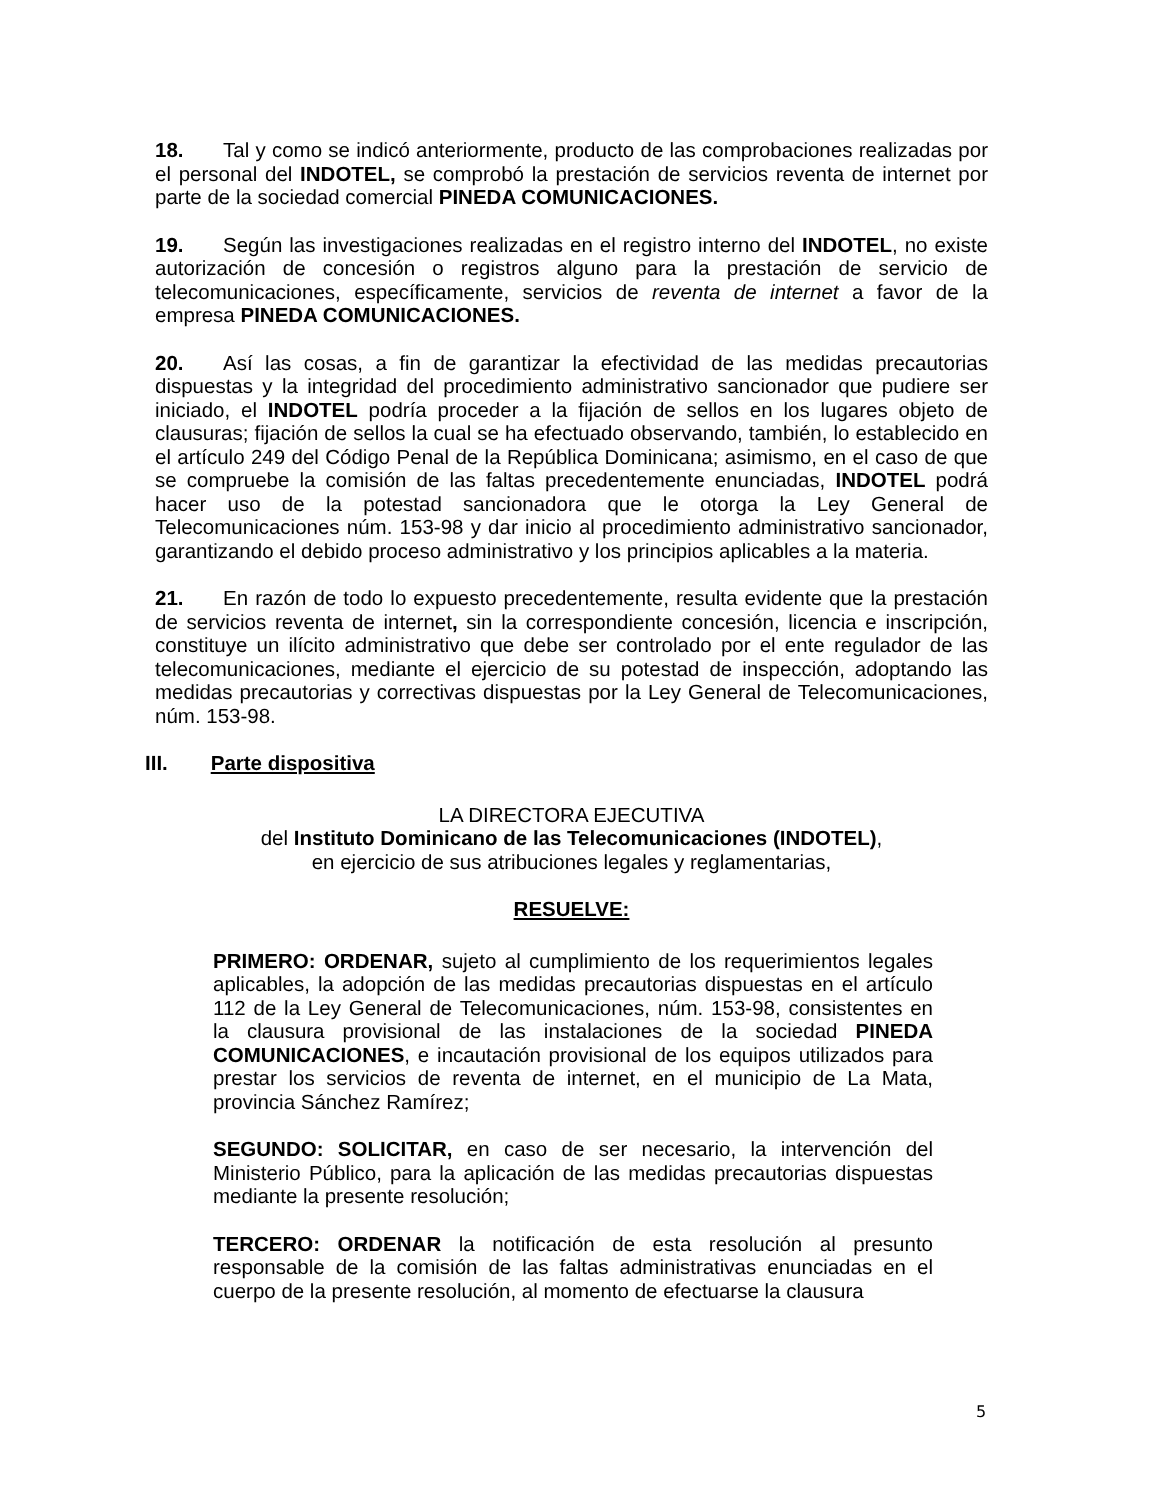18. Tal y como se indicó anteriormente, producto de las comprobaciones realizadas por el personal del INDOTEL, se comprobó la prestación de servicios reventa de internet por parte de la sociedad comercial PINEDA COMUNICACIONES.
19. Según las investigaciones realizadas en el registro interno del INDOTEL, no existe autorización de concesión o registros alguno para la prestación de servicio de telecomunicaciones, específicamente, servicios de reventa de internet a favor de la empresa PINEDA COMUNICACIONES.
20. Así las cosas, a fin de garantizar la efectividad de las medidas precautorias dispuestas y la integridad del procedimiento administrativo sancionador que pudiere ser iniciado, el INDOTEL podría proceder a la fijación de sellos en los lugares objeto de clausuras; fijación de sellos la cual se ha efectuado observando, también, lo establecido en el artículo 249 del Código Penal de la República Dominicana; asimismo, en el caso de que se compruebe la comisión de las faltas precedentemente enunciadas, INDOTEL podrá hacer uso de la potestad sancionadora que le otorga la Ley General de Telecomunicaciones núm. 153-98 y dar inicio al procedimiento administrativo sancionador, garantizando el debido proceso administrativo y los principios aplicables a la materia.
21. En razón de todo lo expuesto precedentemente, resulta evidente que la prestación de servicios reventa de internet, sin la correspondiente concesión, licencia e inscripción, constituye un ilícito administrativo que debe ser controlado por el ente regulador de las telecomunicaciones, mediante el ejercicio de su potestad de inspección, adoptando las medidas precautorias y correctivas dispuestas por la Ley General de Telecomunicaciones, núm. 153-98.
III. Parte dispositiva
LA DIRECTORA EJECUTIVA
del Instituto Dominicano de las Telecomunicaciones (INDOTEL),
en ejercicio de sus atribuciones legales y reglamentarias,
RESUELVE:
PRIMERO: ORDENAR, sujeto al cumplimiento de los requerimientos legales aplicables, la adopción de las medidas precautorias dispuestas en el artículo 112 de la Ley General de Telecomunicaciones, núm. 153-98, consistentes en la clausura provisional de las instalaciones de la sociedad PINEDA COMUNICACIONES, e incautación provisional de los equipos utilizados para prestar los servicios de reventa de internet, en el municipio de La Mata, provincia Sánchez Ramírez;
SEGUNDO: SOLICITAR, en caso de ser necesario, la intervención del Ministerio Público, para la aplicación de las medidas precautorias dispuestas mediante la presente resolución;
TERCERO: ORDENAR la notificación de esta resolución al presunto responsable de la comisión de las faltas administrativas enunciadas en el cuerpo de la presente resolución, al momento de efectuarse la clausura
5